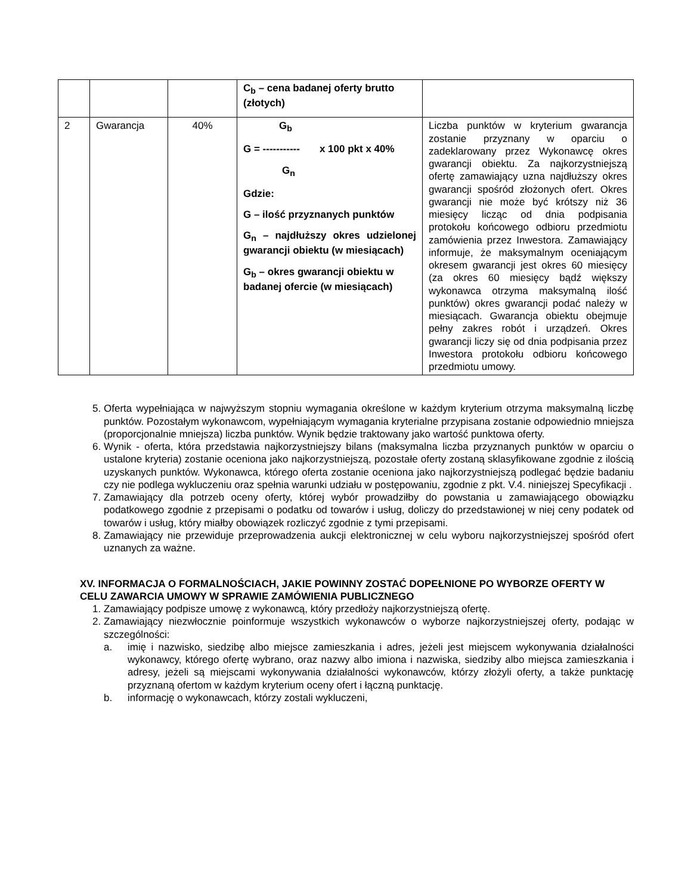| | | | C<sub>b</sub> – cena badanej oferty brutto (złotych) | |
| 2 | Gwarancja | 40% | G<sub>b</sub> G = ----------- x 100 pkt x 40% G<sub>n</sub> Gdzie: G – ilość przyznanych punktów G<sub>n</sub> – najdłuższy okres udzielonej gwarancji obiektu (w miesiącach) G<sub>b</sub> – okres gwarancji obiektu w badanej ofercie (w miesiącach) | Liczba punktów w kryterium gwarancja zostanie przyznany w oparciu o zadeklarowany przez Wykonawcę okres gwarancji obiektu. Za najkorzystniejszą ofertę zamawiający uzna najdłuższy okres gwarancji spośród złożonych ofert. Okres gwarancji nie może być krótszy niż 36 miesięcy licząc od dnia podpisania protokołu końcowego odbioru przedmiotu zamówienia przez Inwestora. Zamawiający informuje, że maksymalnym oceniającym okresem gwarancji jest okres 60 miesięcy (za okres 60 miesięcy bądź większy wykonawca otrzyma maksymalną ilość punktów) okres gwarancji podać należy w miesiącach. Gwarancja obiektu obejmuje pełny zakres robót i urządzeń. Okres gwarancji liczy się od dnia podpisania przez Inwestora protokołu odbioru końcowego przedmiotu umowy. |
5. Oferta wypełniająca w najwyższym stopniu wymagania określone w każdym kryterium otrzyma maksymalną liczbę punktów. Pozostałym wykonawcom, wypełniającym wymagania kryterialne przypisana zostanie odpowiednio mniejsza (proporcjonalnie mniejsza) liczba punktów. Wynik będzie traktowany jako wartość punktowa oferty.
6. Wynik - oferta, która przedstawia najkorzystniejszy bilans (maksymalna liczba przyznanych punktów w oparciu o ustalone kryteria) zostanie oceniona jako najkorzystniejszą, pozostałe oferty zostaną sklasyfikowane zgodnie z ilością uzyskanych punktów. Wykonawca, którego oferta zostanie oceniona jako najkorzystniejszą podlegać będzie badaniu czy nie podlega wykluczeniu oraz spełnia warunki udziału w postępowaniu, zgodnie z pkt. V.4. niniejszej Specyfikacji .
7. Zamawiający dla potrzeb oceny oferty, której wybór prowadziłby do powstania u zamawiającego obowiązku podatkowego zgodnie z przepisami o podatku od towarów i usług, doliczy do przedstawionej w niej ceny podatek od towarów i usług, który miałby obowiązek rozliczyć zgodnie z tymi przepisami.
8. Zamawiający nie przewiduje przeprowadzenia aukcji elektronicznej w celu wyboru najkorzystniejszej spośród ofert uznanych za ważne.
XV. INFORMACJA O FORMALNOŚCIACH, JAKIE POWINNY ZOSTAĆ DOPEŁNIONE PO WYBORZE OFERTY W CELU ZAWARCIA UMOWY W SPRAWIE ZAMÓWIENIA PUBLICZNEGO
1. Zamawiający podpisze umowę z wykonawcą, który przedłoży najkorzystniejszą ofertę.
2. Zamawiający niezwłocznie poinformuje wszystkich wykonawców o wyborze najkorzystniejszej oferty, podając w szczególności:
a. imię i nazwisko, siedzibę albo miejsce zamieszkania i adres, jeżeli jest miejscem wykonywania działalności wykonawcy, którego ofertę wybrano, oraz nazwy albo imiona i nazwiska, siedziby albo miejsca zamieszkania i adresy, jeżeli są miejscami wykonywania działalności wykonawców, którzy złożyli oferty, a także punktację przyznaną ofertom w każdym kryterium oceny ofert i łączną punktację.
b. informację o wykonawcach, którzy zostali wykluczeni,